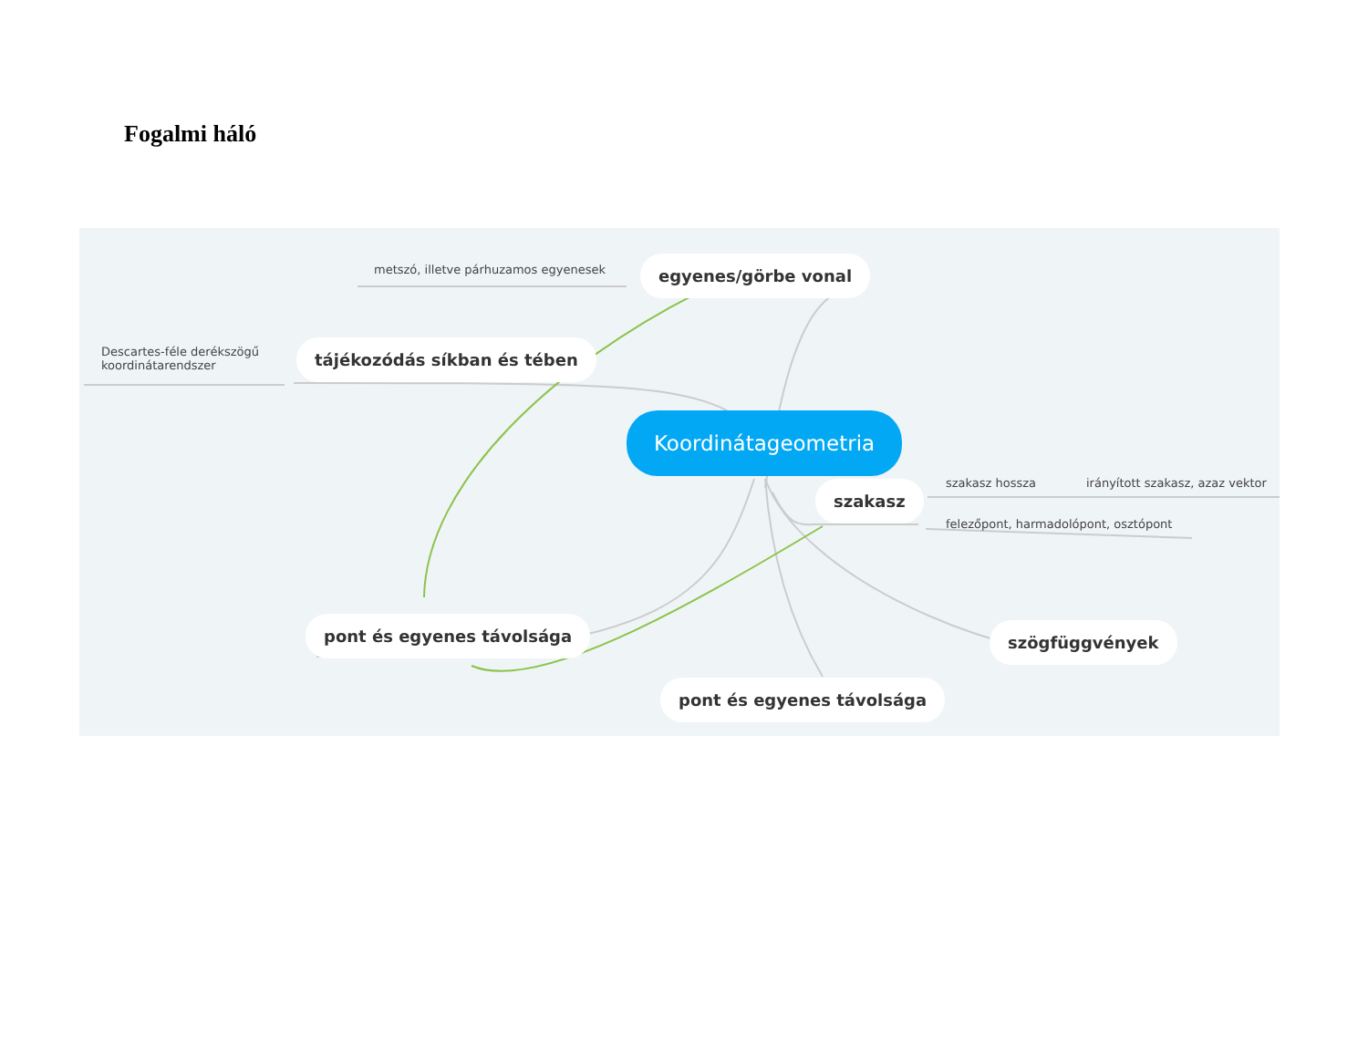Fogalmi háló
metszó, illetve párhuzamos egyenesek egyenes/görbe vonal
Descartes-féle derékszögű
koordinátarendszer
tájékozódás síkban és tében
Koordinátageometria
szakasz szakasz hossza irányított szakasz, azaz vektor
felezőpont, harmadolópont, osztópont
pont és egyenes távolsága szögfüggvények
pont és egyenes távolsága